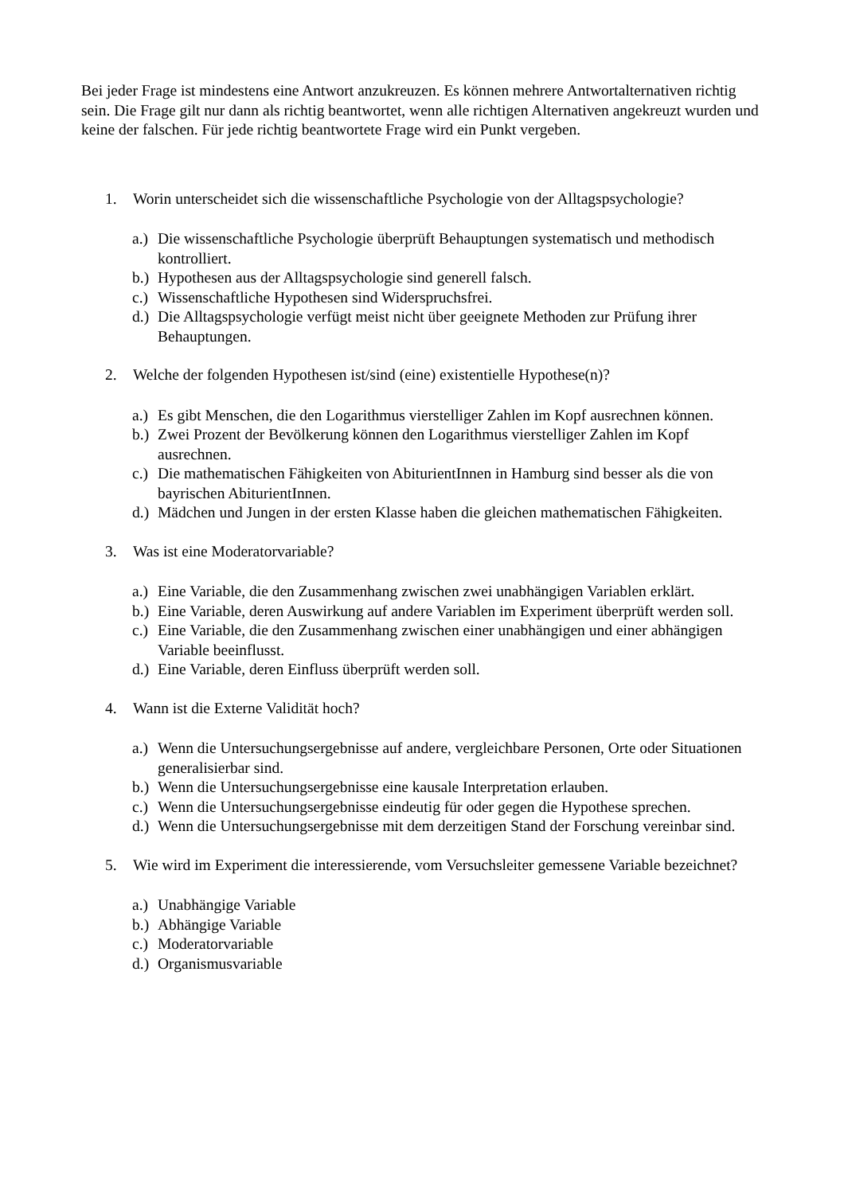Bei jeder Frage ist mindestens eine Antwort anzukreuzen. Es können mehrere Antwortalternativen richtig sein. Die Frage gilt nur dann als richtig beantwortet, wenn alle richtigen Alternativen angekreuzt wurden und keine der falschen. Für jede richtig beantwortete Frage wird ein Punkt vergeben.
1. Worin unterscheidet sich die wissenschaftliche Psychologie von der Alltagspsychologie?
a.) Die wissenschaftliche Psychologie überprüft Behauptungen systematisch und methodisch kontrolliert.
b.) Hypothesen aus der Alltagspsychologie sind generell falsch.
c.) Wissenschaftliche Hypothesen sind Widerspruchsfrei.
d.) Die Alltagspsychologie verfügt meist nicht über geeignete Methoden zur Prüfung ihrer Behauptungen.
2. Welche der folgenden Hypothesen ist/sind (eine) existentielle Hypothese(n)?
a.) Es gibt Menschen, die den Logarithmus vierstelliger Zahlen im Kopf ausrechnen können.
b.) Zwei Prozent der Bevölkerung können den Logarithmus vierstelliger Zahlen im Kopf ausrechnen.
c.) Die mathematischen Fähigkeiten von AbiturientInnen in Hamburg sind besser als die von bayrischen AbiturientInnen.
d.) Mädchen und Jungen in der ersten Klasse haben die gleichen mathematischen Fähigkeiten.
3. Was ist eine Moderatorvariable?
a.) Eine Variable, die den Zusammenhang zwischen zwei unabhängigen Variablen erklärt.
b.) Eine Variable, deren Auswirkung auf andere Variablen im Experiment überprüft werden soll.
c.) Eine Variable, die den Zusammenhang zwischen einer unabhängigen und einer abhängigen Variable beeinflusst.
d.) Eine Variable, deren Einfluss überprüft werden soll.
4. Wann ist die Externe Validität hoch?
a.) Wenn die Untersuchungsergebnisse auf andere, vergleichbare Personen, Orte oder Situationen generalisierbar sind.
b.) Wenn die Untersuchungsergebnisse eine kausale Interpretation erlauben.
c.) Wenn die Untersuchungsergebnisse eindeutig für oder gegen die Hypothese sprechen.
d.) Wenn die Untersuchungsergebnisse mit dem derzeitigen Stand der Forschung vereinbar sind.
5. Wie wird im Experiment die interessierende, vom Versuchsleiter gemessene Variable bezeichnet?
a.) Unabhängige Variable
b.) Abhängige Variable
c.) Moderatorvariable
d.) Organismusvariable